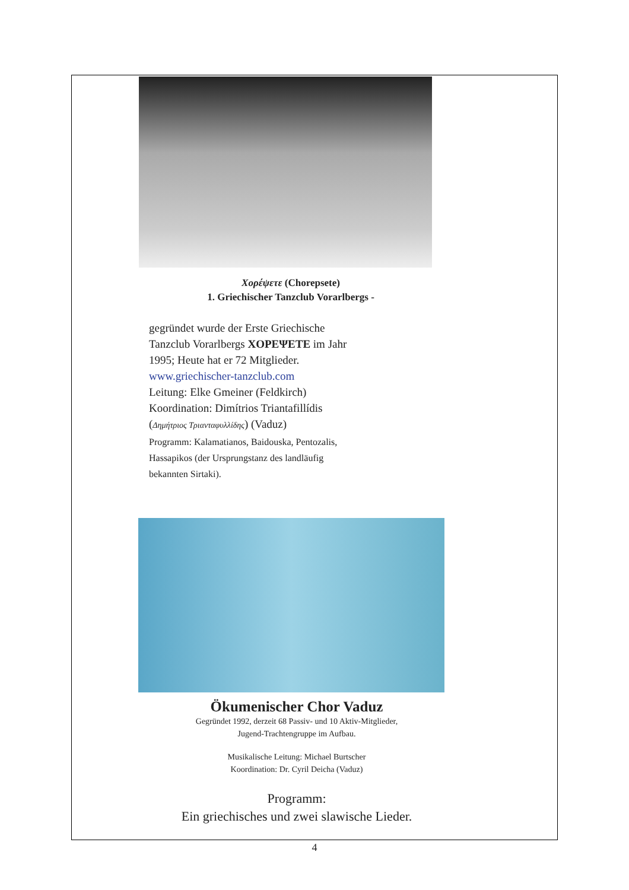Χορέψετε (Chorepsete)
1. Griechischer Tanzclub Vorarlbergs -
gegründet wurde der Erste Griechische
Tanzclub Vorarlbergs ΧΟΡΕΨΕΤΕ im Jahr
1995; Heute hat er 72 Mitglieder.
www.griechischer-tanzclub.com
Leitung: Elke Gmeiner (Feldkirch)
Koordination: Dimítrios Triantafillídis
(Δημήτριος Τριανταφυλλίδης) (Vaduz)
Programm: Kalamatianos, Baidouska, Pentozalis,
Hassapikos (der Ursprungstanz des landläufig
bekannten Sirtaki).
Ökumenischer Chor Vaduz
Gegründet 1992, derzeit 68 Passiv- und 10 Aktiv-Mitglieder,
Jugend-Trachtengruppe im Aufbau.
Musikalische Leitung: Michael Burtscher
Koordination: Dr. Cyril Deicha (Vaduz)
Programm:
Ein griechisches und zwei slawische Lieder.
4